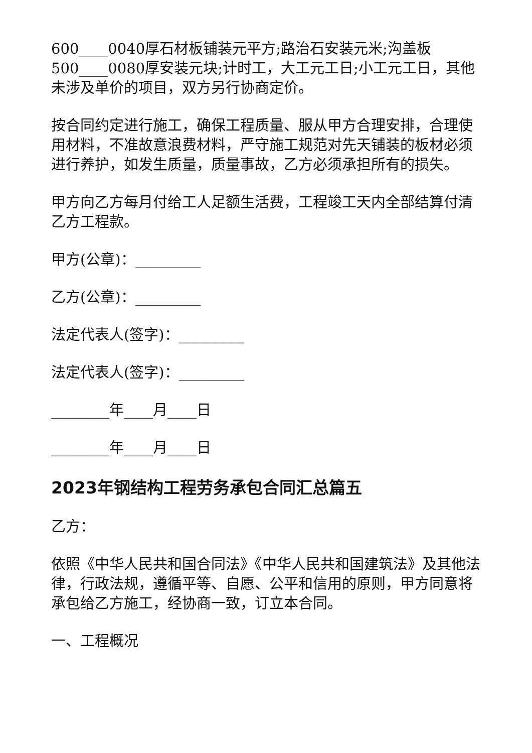600____0040厚石材板铺装元平方;路治石安装元米;沟盖板500____0080厚安装元块;计时工，大工元工日;小工元工日，其他未涉及单价的项目，双方另行协商定价。
按合同约定进行施工，确保工程质量、服从甲方合理安排，合理使用材料，不准故意浪费材料，严守施工规范对先天铺装的板材必须进行养护，如发生质量，质量事故，乙方必须承担所有的损失。
甲方向乙方每月付给工人足额生活费，工程竣工天内全部结算付清乙方工程款。
甲方(公章)：_________
乙方(公章)：_________
法定代表人(签字)：_________
法定代表人(签字)：_________
________年____月____日
________年____月____日
2023年钢结构工程劳务承包合同汇总篇五
乙方：
依照《中华人民共和国合同法》《中华人民共和国建筑法》及其他法律，行政法规，遵循平等、自愿、公平和信用的原则，甲方同意将 承包给乙方施工，经协商一致，订立本合同。
一、工程概况